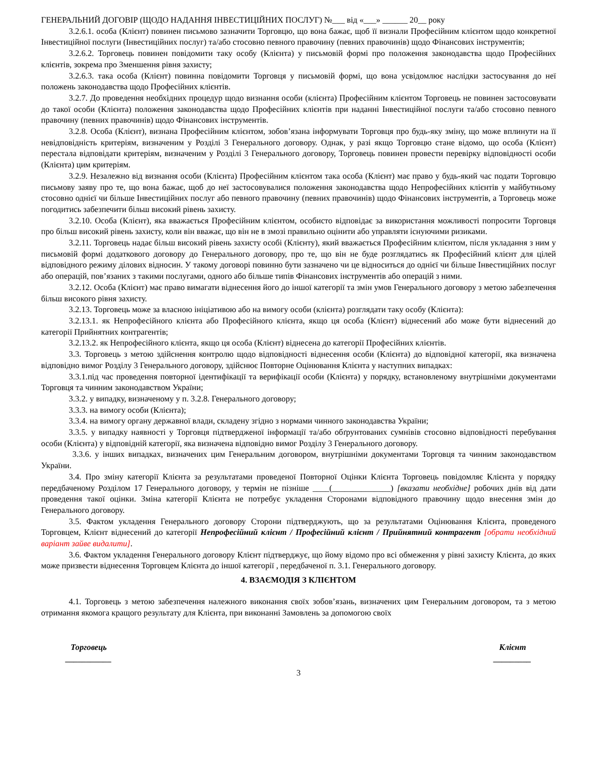ГЕНЕРАЛЬНИЙ ДОГОВІР (ЩОДО НАДАННЯ ІНВЕСТИЦІЙНИХ ПОСЛУГ) №___ від «___» ______ 20__ року
3.2.6.1. особа (Клієнт) повинен письмово зазначити Торговцю, що вона бажає, щоб її визнали Професійним клієнтом щодо конкретної Інвестиційної послуги (Інвестиційних послуг) та/або стосовно певного правочину (певних правочинів) щодо Фінансових інструментів;
3.2.6.2. Торговець повинен повідомити таку особу (Клієнта) у письмовій формі про положення законодавства щодо Професійних клієнтів, зокрема про Зменшення рівня захисту;
3.2.6.3. така особа (Клієнт) повинна повідомити Торговця у письмовій формі, що вона усвідомлює наслідки застосування до неї положень законодавства щодо Професійних клієнтів.
3.2.7. До проведення необхідних процедур щодо визнання особи (клієнта) Професійним клієнтом Торговець не повинен застосовувати до такої особи (Клієнта) положення законодавства щодо Професійних клієнтів при наданні Інвестиційної послуги та/або стосовно певного правочину (певних правочинів) щодо Фінансових інструментів.
3.2.8. Особа (Клієнт), визнана Професійним клієнтом, зобов’язана інформувати Торговця про будь-яку зміну, що може вплинути на її невідповідність критеріям, визначеним у Розділі 3 Генерального договору. Однак, у разі якщо Торговцю стане відомо, що особа (Клієнт) перестала відповідати критеріям, визначеним у Розділі 3 Генерального договору, Торговець повинен провести перевірку відповідності особи (Клієнта) цим критеріям.
3.2.9. Незалежно від визнання особи (Клієнта) Професійним клієнтом така особа (Клієнт) має право у будь-який час подати Торговцю письмову заяву про те, що вона бажає, щоб до неї застосовувалися положення законодавства щодо Непрофесійних клієнтів у майбутньому стосовно однієї чи більше Інвестиційних послуг або певного правочину (певних правочинів) щодо Фінансових інструментів, а Торговець може погодитись забезпечити більш високий рівень захисту.
3.2.10. Особа (Клієнт), яка вважається Професійним клієнтом, особисто відповідає за використання можливості попросити Торговця про більш високий рівень захисту, коли він вважає, що він не в змозі правильно оцінити або управляти існуючими ризиками.
3.2.11. Торговець надає більш високий рівень захисту особі (Клієнту), який вважається Професійним клієнтом, після укладання з ним у письмовій формі додаткового договору до Генерального договору, про те, що він не буде розглядатись як Професійний клієнт для цілей відповідного режиму ділових відносин. У такому договорі повинно бути зазначено чи це відноситься до однієї чи більше Інвестиційних послуг або операцій, пов’язаних з такими послугами, одного або більше типів Фінансових інструментів або операцій з ними.
3.2.12. Особа (Клієнт) має право вимагати віднесення його до іншої категорії та змін умов Генерального договору з метою забезпечення більш високого рівня захисту.
3.2.13. Торговець може за власною ініціативою або на вимогу особи (клієнта) розглядати таку особу (Клієнта):
3.2.13.1. як Непрофесійного клієнта або Професійного клієнта, якщо ця особа (Клієнт) віднесений або може бути віднесений до категорії Прийнятних контрагентів;
3.2.13.2. як Непрофесійного клієнта, якщо ця особа (Клієнт) віднесена до категорії Професійних клієнтів.
3.3. Торговець з метою здійснення контролю щодо відповідності віднесення особи (Клієнта) до відповідної категорії, яка визначена відповідно вимог Розділу 3 Генерального договору, здійснює Повторне Оцінювання Клієнта у наступних випадках:
3.3.1.під час проведення повторної ідентифікації та верифікації особи (Клієнта) у порядку, встановленому внутрішніми документами Торговця та чинним законодавством України;
3.3.2. у випадку, визначеному у п. 3.2.8. Генерального договору;
3.3.3. на вимогу особи (Клієнта);
3.3.4. на вимогу органу державної влади, складену згідно з нормами чинного законодавства України;
3.3.5. у випадку наявності у Торговця підтвердженої інформації та/або обґрунтованих сумнівів стосовно відповідності перебування особи (Клієнта) у відповідній категорії, яка визначена відповідно вимог Розділу 3 Генерального договору.
3.3.6. у інших випадках, визначених цим Генеральним договором, внутрішніми документами Торговця та чинним законодавством України.
3.4. Про зміну категорії Клієнта за результатами проведеної Повторної Оцінки Клієнта Торговець повідомляє Клієнта у порядку передбаченому Розділом 17 Генерального договору, у термін не пізніше ____(______________) [вказати необхідне] робочих днів від дати проведення такої оцінки. Зміна категорії Клієнта не потребує укладення Сторонами відповідного правочину щодо внесення змін до Генерального договору.
3.5. Фактом укладення Генерального договору Сторони підтверджують, що за результатами Оцінювання Клієнта, проведеного Торговцем, Клієнт віднесений до категорії Непрофесійний клієнт / Професійний клієнт / Прийнятний контрагент [обрати необхідний варіант зайве видалити].
3.6. Фактом укладення Генерального договору Клієнт підтверджує, що йому відомо про всі обмеження у рівні захисту Клієнта, до яких може призвести віднесення Торговцем Клієнта до іншої категорії , передбаченої п. 3.1. Генерального договору.
4. ВЗАЄМОДІЯ З КЛІЄНТОМ
4.1. Торговець з метою забезпечення належного виконання своїх зобов’язань, визначених цим Генеральним договором, та з метою отримання якомога кращого результату для Клієнта, при виконанні Замовлень за допомогою своїх
Торговець
___________
Клієнт
_________
3